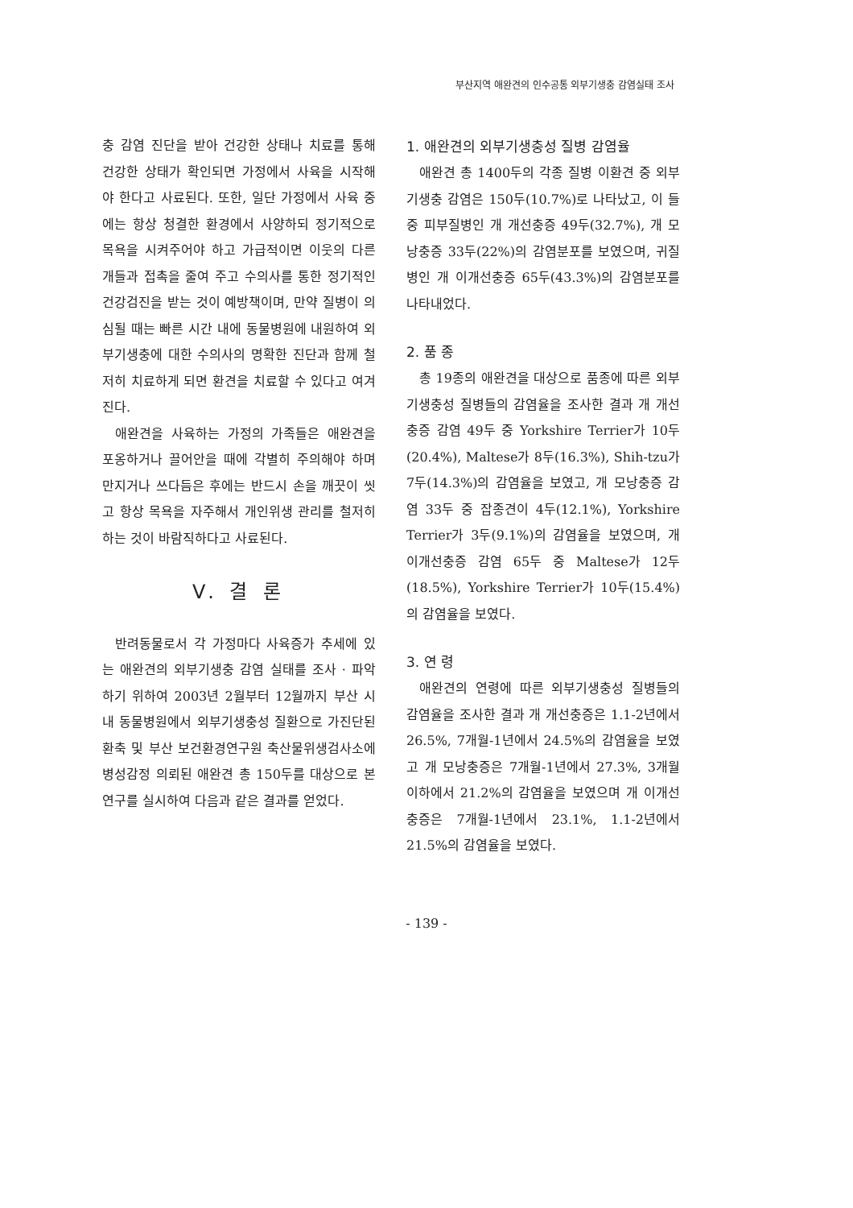부산지역 애완견의 인수공통 외부기생충 감염실태 조사
충 감염 진단을 받아 건강한 상태나 치료를 통해 건강한 상태가 확인되면 가정에서 사육을 시작해야 한다고 사료된다. 또한, 일단 가정에서 사육 중에는 항상 청결한 환경에서 사양하되 정기적으로 목욕을 시켜주어야 하고 가급적이면 이웃의 다른 개들과 접촉을 줄여 주고 수의사를 통한 정기적인 건강검진을 받는 것이 예방책이며, 만약 질병이 의심될 때는 빠른 시간 내에 동물병원에 내원하여 외부기생충에 대한 수의사의 명확한 진단과 함께 철저히 치료하게 되면 환견을 치료할 수 있다고 여겨진다.
애완견을 사육하는 가정의 가족들은 애완견을 포옹하거나 끌어안을 때에 각별히 주의해야 하며 만지거나 쓰다듬은 후에는 반드시 손을 깨끗이 씻고 항상 목욕을 자주해서 개인위생 관리를 철저히 하는 것이 바람직하다고 사료된다.
V. 결 론
반려동물로서 각 가정마다 사육증가 추세에 있는 애완견의 외부기생충 감염 실태를 조사 · 파악하기 위하여 2003년 2월부터 12월까지 부산 시내 동물병원에서 외부기생충성 질환으로 가진단된 환축 및 부산 보건환경연구원 축산물위생검사소에 병성감정 의뢰된 애완견 총 150두를 대상으로 본 연구를 실시하여 다음과 같은 결과를 얻었다.
1. 애완견의 외부기생충성 질병 감염율
애완견 총 1400두의 각종 질병 이환견 중 외부기생충 감염은 150두(10.7%)로 나타났고, 이 들중 피부질병인 개 개선충증 49두(32.7%), 개 모낭충증 33두(22%)의 감염분포를 보였으며, 귀질병인 개 이개선충증 65두(43.3%)의 감염분포를 나타내었다.
2. 품 종
총 19종의 애완견을 대상으로 품종에 따른 외부기생충성 질병들의 감염율을 조사한 결과 개 개선충증 감염 49두 중 Yorkshire Terrier가 10두(20.4%), Maltese가 8두(16.3%), Shih-tzu가 7두(14.3%)의 감염율을 보였고, 개 모낭충증 감염 33두 중 잡종견이 4두(12.1%), Yorkshire Terrier가 3두(9.1%)의 감염율을 보였으며, 개 이개선충증 감염 65두 중 Maltese가 12두(18.5%), Yorkshire Terrier가 10두(15.4%)의 감염율을 보였다.
3. 연 령
애완견의 연령에 따른 외부기생충성 질병들의 감염율을 조사한 결과 개 개선충증은 1.1-2년에서 26.5%, 7개월-1년에서 24.5%의 감염율을 보였고 개 모낭충증은 7개월-1년에서 27.3%, 3개월 이하에서 21.2%의 감염율을 보였으며 개 이개선충증은 7개월-1년에서 23.1%, 1.1-2년에서 21.5%의 감염율을 보였다.
- 139 -